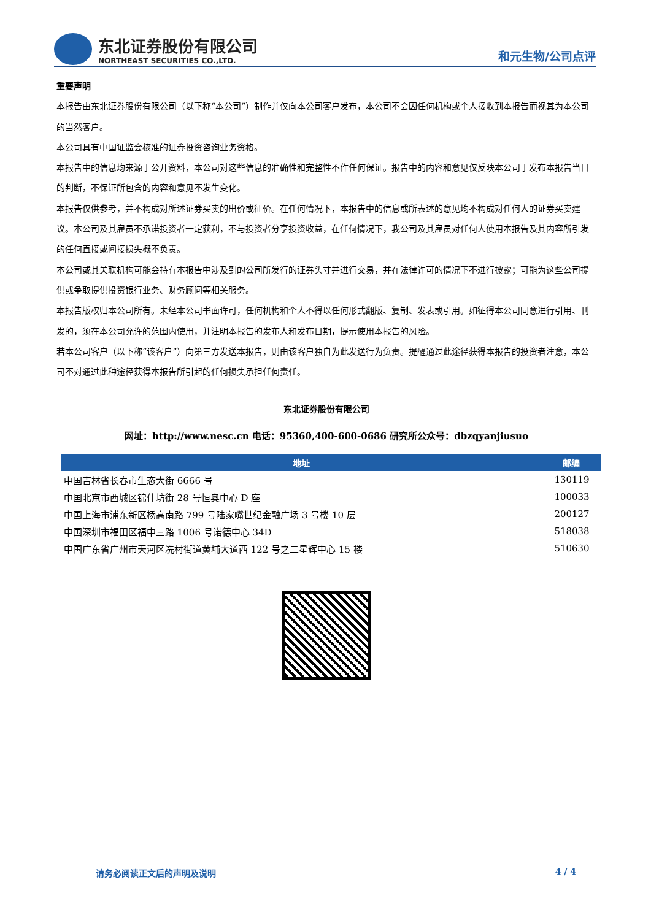东北证券股份有限公司
NORTHEAST SECURITIES CO.,LTD.
和元生物/公司点评
重要声明
本报告由东北证券股份有限公司（以下称“本公司”）制作并仅向本公司客户发布，本公司不会因任何机构或个人接收到本报告而视其为本公司的当然客户。
本公司具有中国证监会核准的证券投资咨询业务资格。
本报告中的信息均来源于公开资料，本公司对这些信息的准确性和完整性不作任何保证。报告中的内容和意见仅反映本公司于发布本报告当日的判断，不保证所包含的内容和意见不发生变化。
本报告仅供参考，并不构成对所述证券买卖的出价或征价。在任何情况下，本报告中的信息或所表述的意见均不构成对任何人的证券买卖建议。本公司及其雇员不承诺投资者一定获利，不与投资者分享投资收益，在任何情况下，我公司及其雇员对任何人使用本报告及其内容所引发的任何直接或间接损失概不负责。
本公司或其关联机构可能会持有本报告中涉及到的公司所发行的证券头寸并进行交易，并在法律许可的情况下不进行披露；可能为这些公司提供或争取提供投资银行业务、财务顾问等相关服务。
本报告版权归本公司所有。未经本公司书面许可，任何机构和个人不得以任何形式翻版、复制、发表或引用。如征得本公司同意进行引用、刊发的，须在本公司允许的范围内使用，并注明本报告的发布人和发布日期，提示使用本报告的风险。
若本公司客户（以下称“该客户”）向第三方发送本报告，则由该客户独自为此发送行为负责。提醒通过此途径获得本报告的投资者注意，本公司不对通过此种途径获得本报告所引起的任何损失承担任何责任。
东北证券股份有限公司
网址：http://www.nesc.cn 电话：95360,400-600-0686 研究所公众号：dbzqyanjiusuo
| 地址 | 邮编 |
| --- | --- |
| 中国吉林省长春市生态大街 6666 号 | 130119 |
| 中国北京市西城区锦什坊街 28 号恒奥中心 D 座 | 100033 |
| 中国上海市浦东新区杨高南路 799 号陆家嘴世纪金融广场 3 号楼 10 层 | 200127 |
| 中国深圳市福田区福中三路 1006 号诺德中心 34D | 518038 |
| 中国广东省广州市天河区冼村街道黄埔大道西 122 号之二星辉中心 15 楼 | 510630 |
请务必阅读正文后的声明及说明 4 / 4